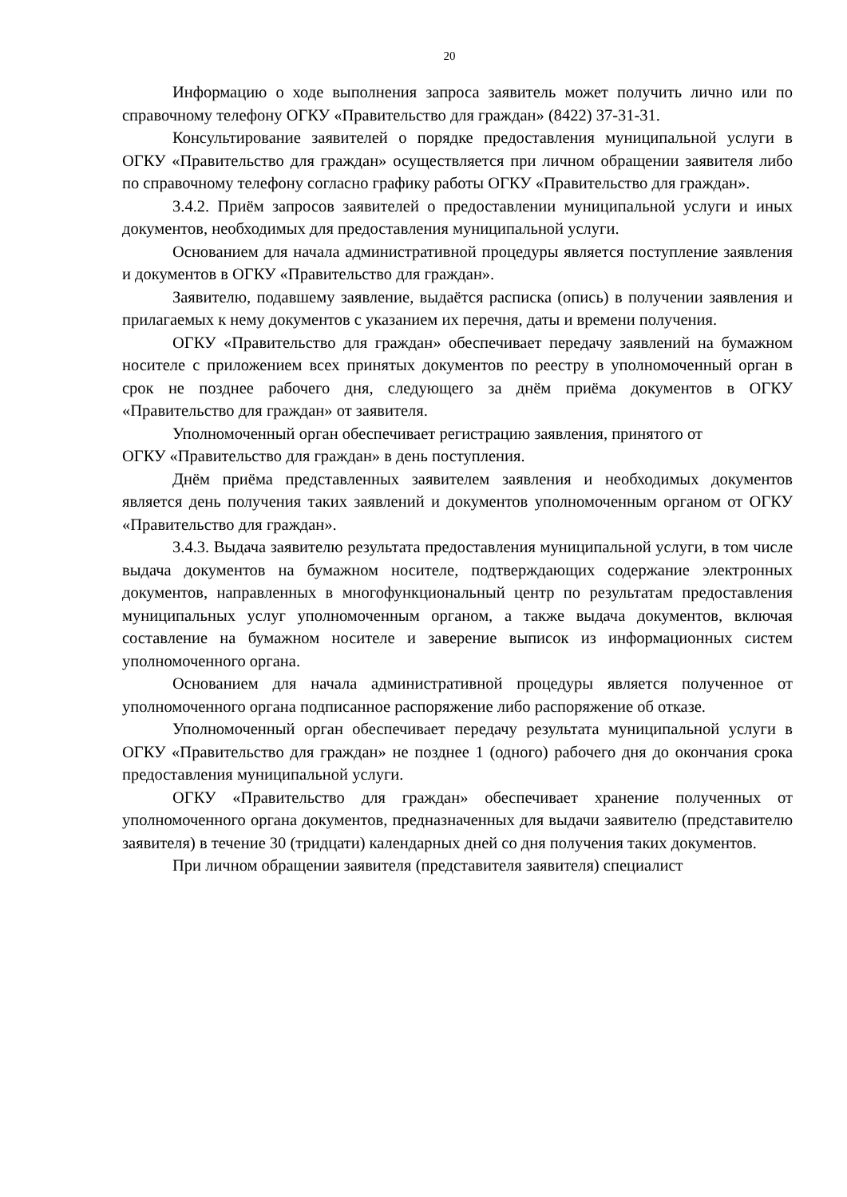20
Информацию о ходе выполнения запроса заявитель может получить лично или по справочному телефону ОГКУ «Правительство для граждан» (8422) 37-31-31.
Консультирование заявителей о порядке предоставления муниципальной услуги в ОГКУ «Правительство для граждан» осуществляется при личном обращении заявителя либо по справочному телефону согласно графику работы ОГКУ «Правительство для граждан».
3.4.2. Приём запросов заявителей о предоставлении муниципальной услуги и иных документов, необходимых для предоставления муниципальной услуги.
Основанием для начала административной процедуры является поступление заявления и документов в ОГКУ «Правительство для граждан».
Заявителю, подавшему заявление, выдаётся расписка (опись) в получении заявления и прилагаемых к нему документов с указанием их перечня, даты и времени получения.
ОГКУ «Правительство для граждан» обеспечивает передачу заявлений на бумажном носителе с приложением всех принятых документов по реестру в уполномоченный орган в срок не позднее рабочего дня, следующего за днём приёма документов в ОГКУ «Правительство для граждан» от заявителя.
Уполномоченный орган обеспечивает регистрацию заявления, принятого от
ОГКУ «Правительство для граждан» в день поступления.
Днём приёма представленных заявителем заявления и необходимых документов является день получения таких заявлений и документов уполномоченным органом от ОГКУ «Правительство для граждан».
3.4.3. Выдача заявителю результата предоставления муниципальной услуги, в том числе выдача документов на бумажном носителе, подтверждающих содержание электронных документов, направленных в многофункциональный центр по результатам предоставления муниципальных услуг уполномоченным органом, а также выдача документов, включая составление на бумажном носителе и заверение выписок из информационных систем уполномоченного органа.
Основанием для начала административной процедуры является полученное от уполномоченного органа подписанное распоряжение либо распоряжение об отказе.
Уполномоченный орган обеспечивает передачу результата муниципальной услуги в ОГКУ «Правительство для граждан» не позднее 1 (одного) рабочего дня до окончания срока предоставления муниципальной услуги.
ОГКУ «Правительство для граждан» обеспечивает хранение полученных от уполномоченного органа документов, предназначенных для выдачи заявителю (представителю заявителя) в течение 30 (тридцати) календарных дней со дня получения таких документов.
При личном обращении заявителя (представителя заявителя) специалист